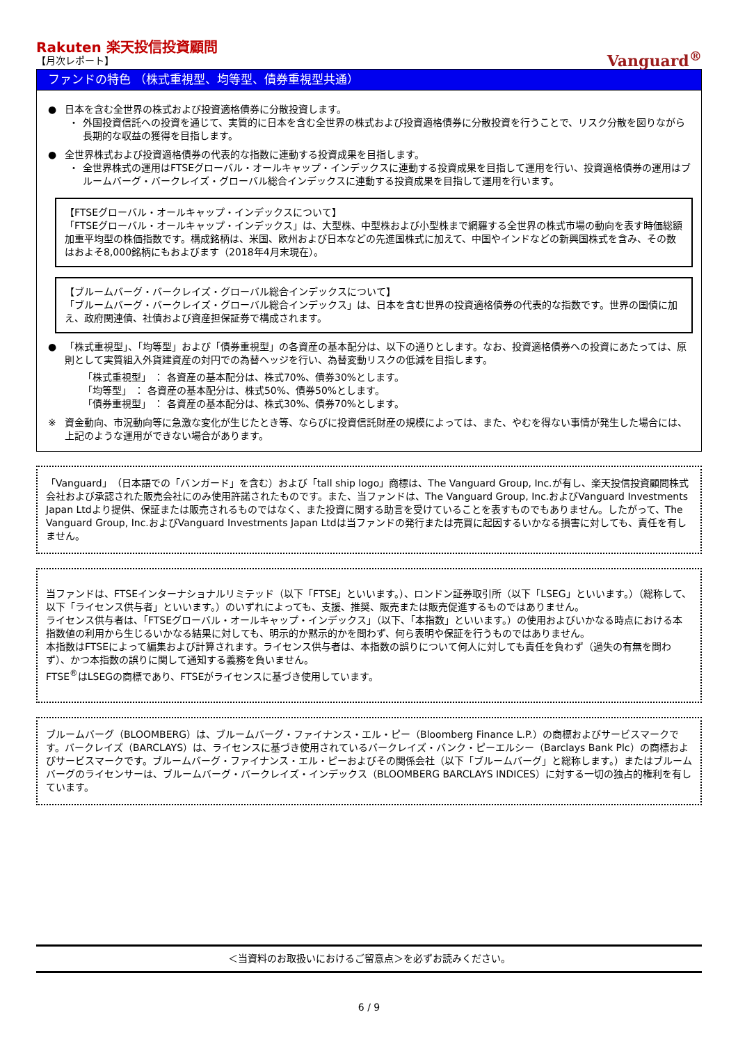Rakuten 楽天投信投資顧問
【月次レポート】
Vanguard<sup>®</sup>
ファンドの特色 （株式重視型、均等型、債券重視型共通）
● 日本を含む全世界の株式および投資適格債券に分散投資します。
・ 外国投資信託への投資を通じて、実質的に日本を含む全世界の株式および投資適格債券に分散投資を行うことで、リスク分散を図りながら長期的な収益の獲得を目指します。
● 全世界株式および投資適格債券の代表的な指数に連動する投資成果を目指します。
・ 全世界株式の運用はFTSEグローバル・オールキャップ・インデックスに連動する投資成果を目指して運用を行い、投資適格債券の運用はブルームバーグ・バークレイズ・グローバル総合インデックスに連動する投資成果を目指して運用を行います。
【FTSEグローバル・オールキャップ・インデックスについて】
「FTSEグローバル・オールキャップ・インデックス」は、大型株、中型株および小型株まで網羅する全世界の株式市場の動向を表す時価総額加重平均型の株価指数です。構成銘柄は、米国、欧州および日本などの先進国株式に加えて、中国やインドなどの新興国株式を含み、その数はおよそ8,000銘柄にもおよびます（2018年4月末現在）。
【ブルームバーグ・バークレイズ・グローバル総合インデックスについて】
「ブルームバーグ・バークレイズ・グローバル総合インデックス」は、日本を含む世界の投資適格債券の代表的な指数です。世界の国債に加え、政府関連債、社債および資産担保証券で構成されます。
● 「株式重視型」、「均等型」および「債券重視型」の各資産の基本配分は、以下の通りとします。なお、投資適格債券への投資にあたっては、原則として実質組入外貨建資産の対円での為替ヘッジを行い、為替変動リスクの低減を目指します。
「株式重視型」 ： 各資産の基本配分は、株式70%、債券30%とします。
「均等型」 ： 各資産の基本配分は、株式50%、債券50%とします。
「債券重視型」 ： 各資産の基本配分は、株式30%、債券70%とします。
※ 資金動向、市況動向等に急激な変化が生じたとき等、ならびに投資信託財産の規模によっては、また、やむを得ない事情が発生した場合には、上記のような運用ができない場合があります。
「Vanguard」（日本語での「バンガード」を含む）および「tall ship logo」商標は、The Vanguard Group, Inc.が有し、楽天投信投資顧問株式会社および承認された販売会社にのみ使用許諾されたものです。また、当ファンドは、The Vanguard Group, Inc.およびVanguard Investments Japan Ltdより提供、保証または販売されるものではなく、また投資に関する助言を受けていることを表すものでもありません。したがって、The Vanguard Group, Inc.およびVanguard Investments Japan Ltdは当ファンドの発行または売買に起因するいかなる損害に対しても、責任を有しません。
当ファンドは、FTSEインターナショナルリミテッド（以下「FTSE」といいます。）、ロンドン証券取引所（以下「LSEG」といいます。）（総称して、以下「ライセンス供与者」といいます。）のいずれによっても、支援、推奨、販売または販売促進するものではありません。
ライセンス供与者は、「FTSEグローバル・オールキャップ・インデックス」（以下、「本指数」といいます。）の使用およびいかなる時点における本指数値の利用から生じるいかなる結果に対しても、明示的か黙示的かを問わず、何ら表明や保証を行うものではありません。
本指数はFTSEによって編集および計算されます。ライセンス供与者は、本指数の誤りについて何人に対しても責任を負わず（過失の有無を問わず）、かつ本指数の誤りに関して通知する義務を負いません。
FTSE<sup>®</sup>はLSEGの商標であり、FTSEがライセンスに基づき使用しています。
ブルームバーグ（BLOOMBERG）は、ブルームバーグ・ファイナンス・エル・ピー（Bloomberg Finance L.P.）の商標およびサービスマークです。バークレイズ（BARCLAYS）は、ライセンスに基づき使用されているバークレイズ・バンク・ピーエルシー（Barclays Bank Plc）の商標およびサービスマークです。ブルームバーグ・ファイナンス・エル・ピーおよびその関係会社（以下「ブルームバーグ」と総称します。）またはブルームバーグのライセンサーは、ブルームバーグ・バークレイズ・インデックス（BLOOMBERG BARCLAYS INDICES）に対する一切の独占的権利を有しています。
＜当資料のお取扱いにおけるご留意点＞を必ずお読みください。
6 / 9